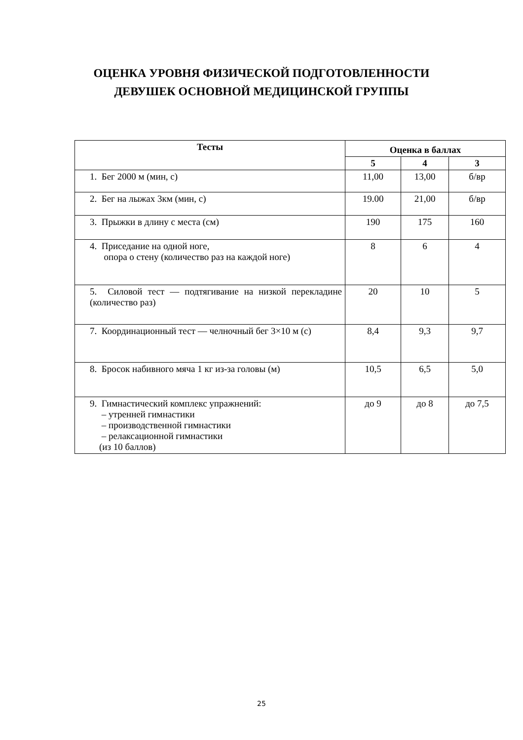ОЦЕНКА УРОВНЯ ФИЗИЧЕСКОЙ ПОДГОТОВЛЕННОСТИ
ДЕВУШЕК ОСНОВНОЙ МЕДИЦИНСКОЙ ГРУППЫ
| Тесты | Оценка в баллах | | |
| --- | --- | --- | --- |
| | 5 | 4 | 3 |
| 1. Бег 2000 м (мин, с) | 11,00 | 13,00 | б/вр |
| 2. Бег на лыжах 3км (мин, с) | 19.00 | 21,00 | б/вр |
| 3. Прыжки в длину с места (см) | 190 | 175 | 160 |
| 4. Приседание на одной ноге, опора о стену (количество раз на каждой ноге) | 8 | 6 | 4 |
| 5. Силовой тест — подтягивание на низкой перекладине (количество раз) | 20 | 10 | 5 |
| 7. Координационный тест — челночный бег 3×10 м (с) | 8,4 | 9,3 | 9,7 |
| 8. Бросок набивного мяча 1 кг из-за головы (м) | 10,5 | 6,5 | 5,0 |
| 9. Гимнастический комплекс упражнений: – утренней гимнастики – производственной гимнастики – релаксационной гимнастики (из 10 баллов) | до 9 | до 8 | до 7,5 |
25